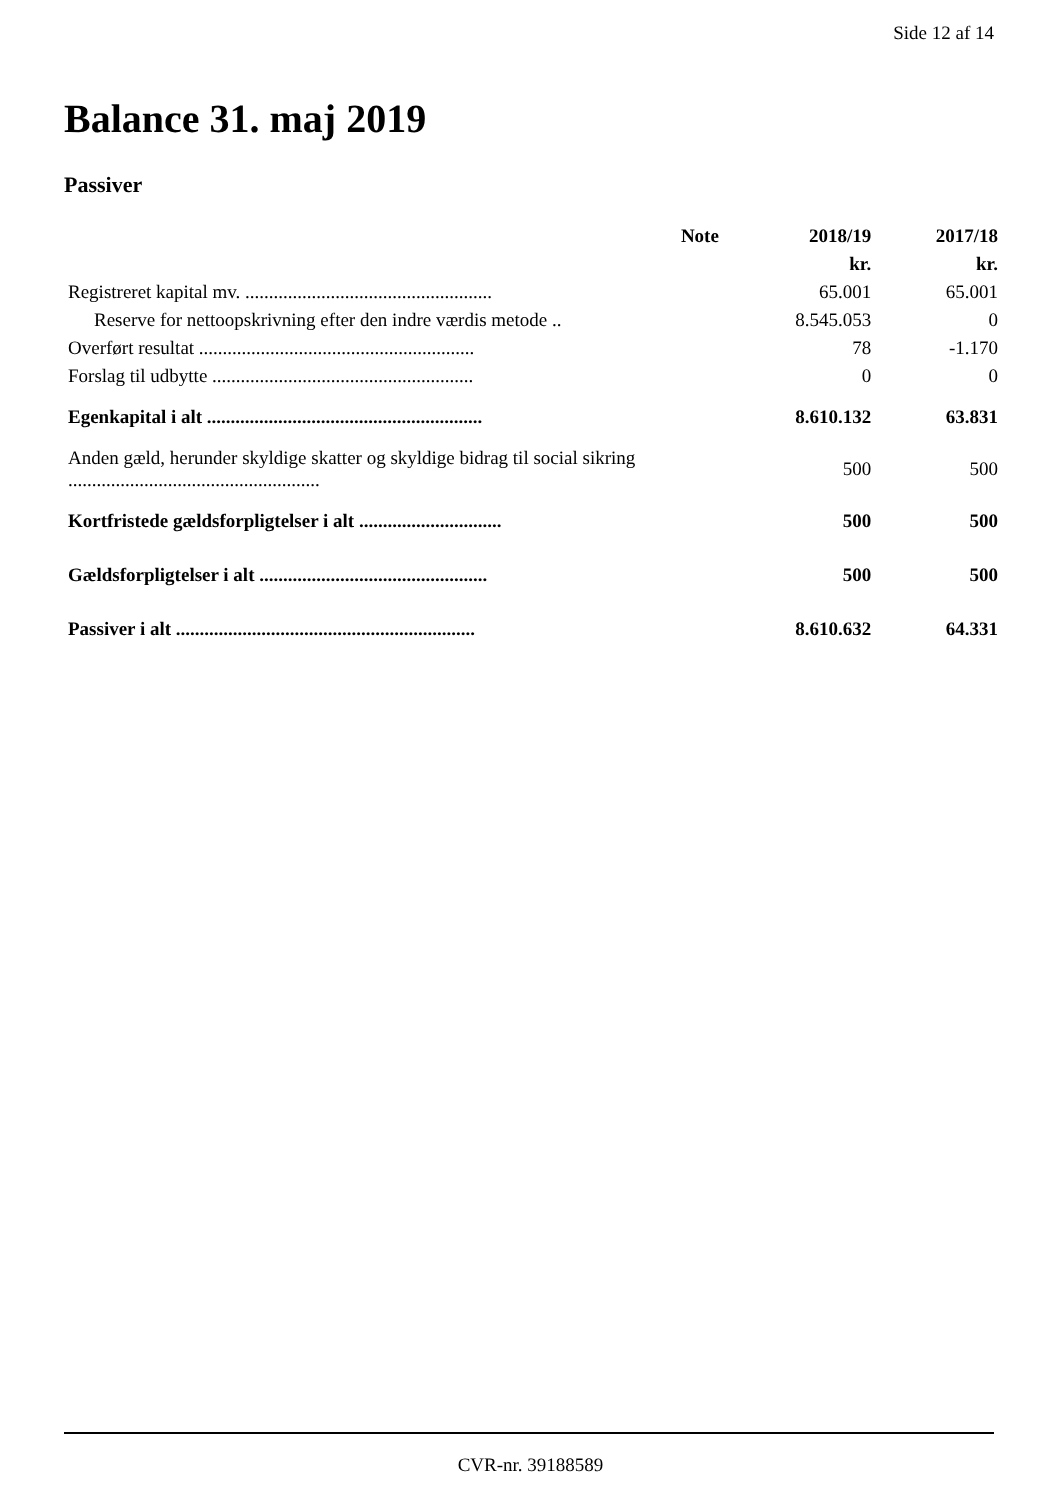Side 12 af 14
Balance 31. maj 2019
Passiver
| | Note | 2018/19 | 2017/18 |
| --- | --- | --- | --- |
| | | kr. | kr. |
| Registreret kapital mv. .................................................... | | 65.001 | 65.001 |
| Reserve for nettoopskrivning efter den indre værdis metode .. | | 8.545.053 | 0 |
| Overført resultat .......................................................... | | 78 | -1.170 |
| Forslag til udbytte ....................................................... | | 0 | 0 |
| Egenkapital i alt .......................................................... | | 8.610.132 | 63.831 |
| Anden gæld, herunder skyldige skatter og skyldige bidrag til social sikring ..................................................... | | 500 | 500 |
| Kortfristede gældsforpligtelser i alt .............................. | | 500 | 500 |
| Gældsforpligtelser i alt ................................................ | | 500 | 500 |
| Passiver i alt ............................................................... | | 8.610.632 | 64.331 |
CVR-nr. 39188589